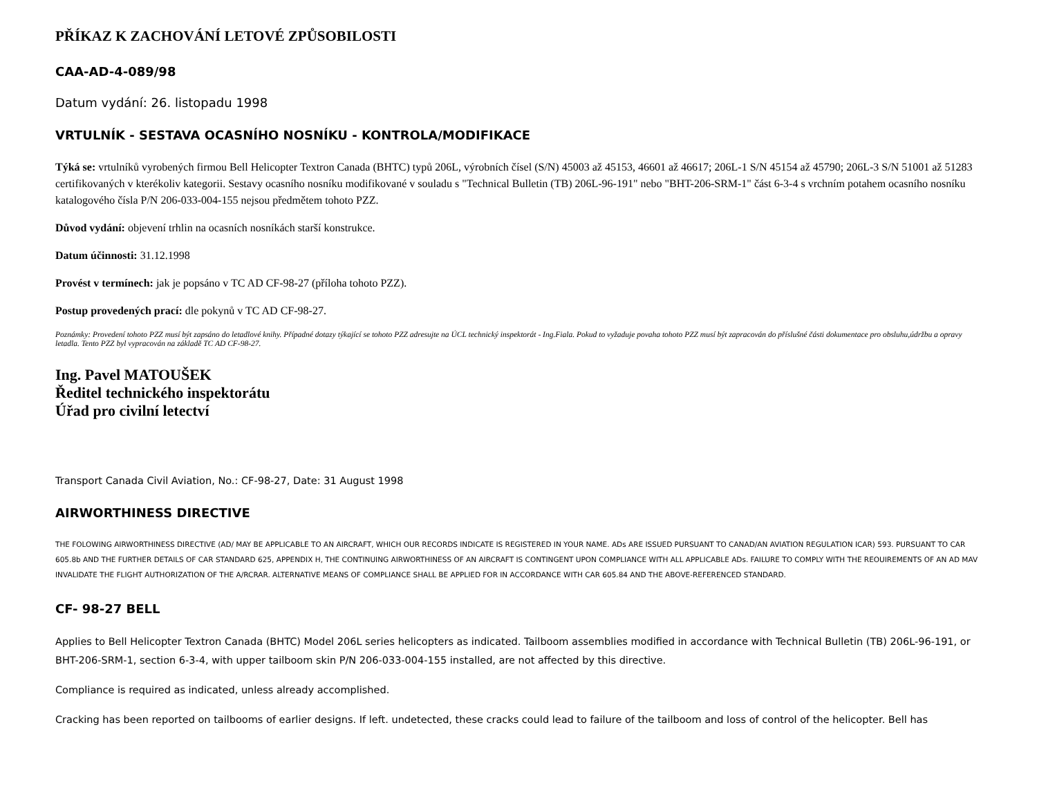PŘÍKAZ K ZACHOVÁNÍ LETOVÉ ZPŮSOBILOSTI
CAA-AD-4-089/98
Datum vydání: 26. listopadu 1998
VRTULNÍK - SESTAVA OCASNÍHO NOSNÍKU - KONTROLA/MODIFIKACE
Týká se: vrtulníků vyrobených firmou Bell Helicopter Textron Canada (BHTC) typů 206L, výrobních čísel (S/N) 45003 až 45153, 46601 až 46617; 206L-1 S/N 45154 až 45790; 206L-3 S/N 51001 až 51283 certifikovaných v kterékoliv kategorii. Sestavy ocasního nosníku modifikované v souladu s "Technical Bulletin (TB) 206L-96-191" nebo "BHT-206-SRM-1" část 6-3-4 s vrchním potahem ocasního nosníku katalogového čísla P/N 206-033-004-155 nejsou předmětem tohoto PZZ.
Důvod vydání: objevení trhlin na ocasních nosníkách starší konstrukce.
Datum účinnosti: 31.12.1998
Provést v termínech: jak je popsáno v TC AD CF-98-27 (příloha tohoto PZZ).
Postup provedených prací: dle pokynů v TC AD CF-98-27.
Poznámky: Provedení tohoto PZZ musí být zapsáno do letadlové knihy. Případné dotazy týkající se tohoto PZZ adresujte na ÚCL technický inspektorát - Ing.Fiala. Pokud to vyžaduje povaha tohoto PZZ musí být zapracován do příslušné části dokumentace pro obsluhu,údržbu a opravy letadla. Tento PZZ byl vypracován na základě TC AD CF-98-27.
Ing. Pavel MATOUŠEK
Ředitel technického inspektorátu
Úřad pro civilní letectví
Transport Canada Civil Aviation, No.: CF-98-27, Date: 31 August 1998
AIRWORTHINESS DIRECTIVE
THE FOLOWING AIRWORTHINESS DIRECTIVE (AD/ MAY BE APPLICABLE TO AN AIRCRAFT, WHICH OUR RECORDS INDICATE IS REGISTERED IN YOUR NAME. ADs ARE ISSUED PURSUANT TO CANAD/AN AVIATION REGULATION ICAR) 593. PURSUANT TO CAR 605.8b AND THE FURTHER DETAILS OF CAR STANDARD 625, APPENDIX H, THE CONTINUING AIRWORTHINESS OF AN AIRCRAFT IS CONTINGENT UPON COMPLIANCE WITH ALL APPLICABLE ADs. FAILURE TO COMPLY WITH THE REOUIREMENTS OF AN AD MAV INVALIDATE THE FLIGHT AUTHORIZATION OF THE A/RCRAR. ALTERNATIVE MEANS OF COMPLIANCE SHALL BE APPLIED FOR IN ACCORDANCE WITH CAR 605.84 AND THE ABOVE-REFERENCED STANDARD.
CF- 98-27 BELL
Applies to Bell Helicopter Textron Canada (BHTC) Model 206L series helicopters as indicated. Tailboom assemblies modified in accordance with Technical Bulletin (TB) 206L-96-191, or BHT-206-SRM-1, section 6-3-4, with upper tailboom skin P/N 206-033-004-155 installed, are not affected by this directive.
Compliance is required as indicated, unless already accomplished.
Cracking has been reported on tailbooms of earlier designs. If left. undetected, these cracks could lead to failure of the tailboom and loss of control of the helicopter. Bell has